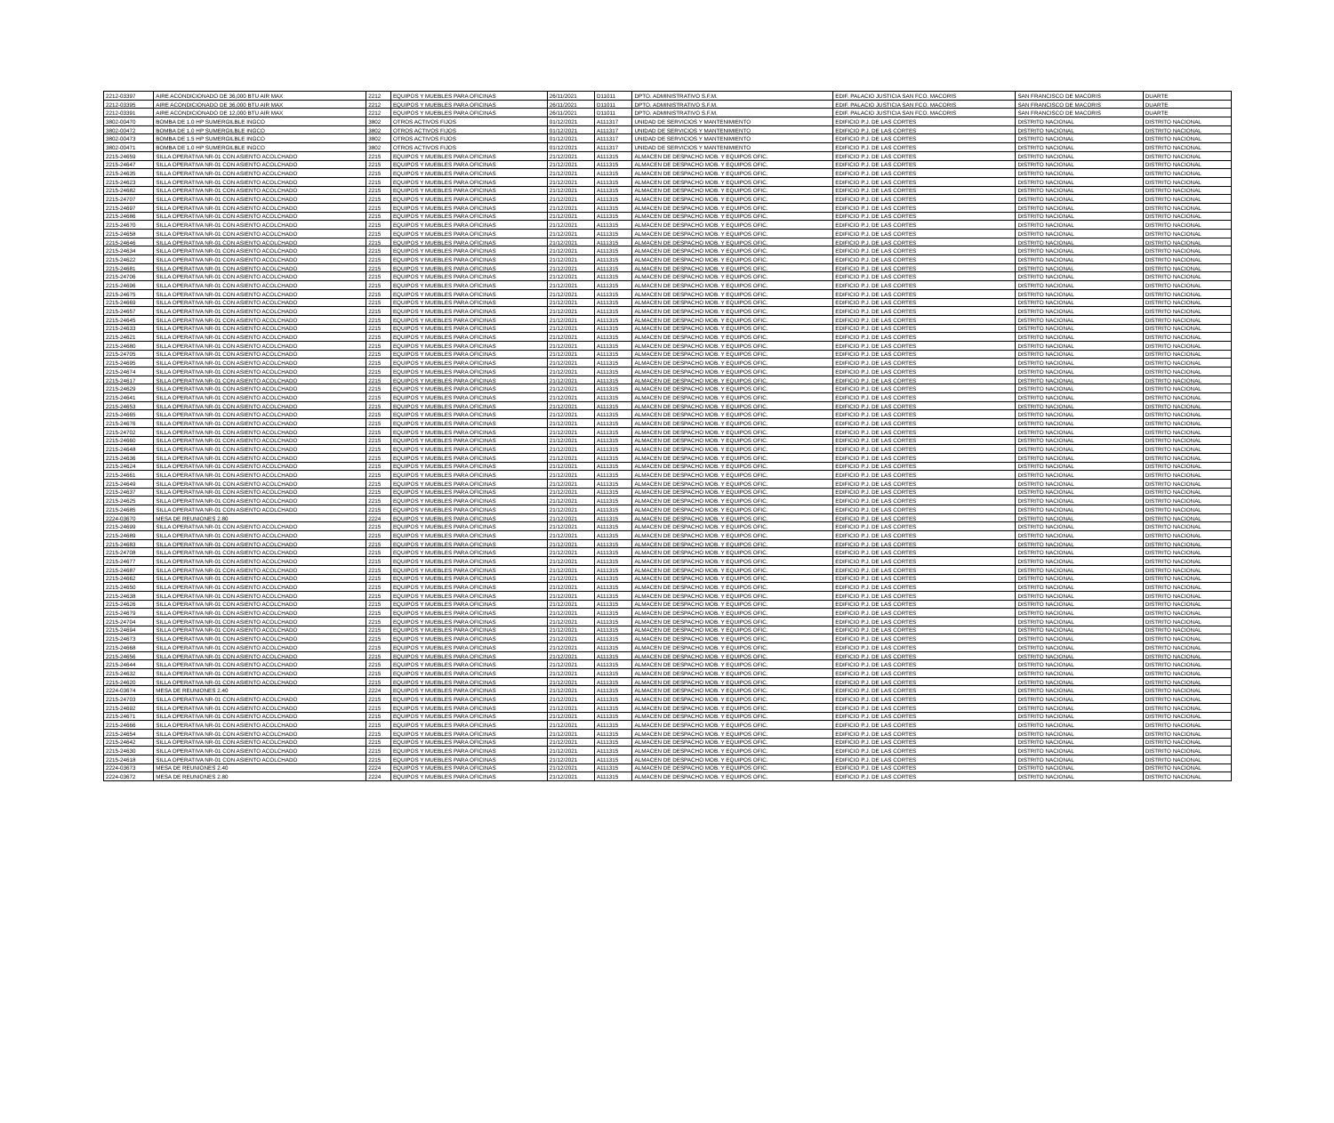| 2212-03397 | AIRE ACONDICIONADO DE 36,000 BTU AIR MAX | 2212 | EQUIPOS Y MUEBLES PARA OFICINAS | 26/11/2021 | D11011 | DPTO. ADMINISTRATIVO S.F.M. | EDIF. PALACIO JUSTICIA SAN FCO. MACORIS | SAN FRANCISCO DE MACORIS | DUARTE |
| 2212-03395 | AIRE ACONDICIONADO DE 36,000 BTU AIR MAX | 2212 | EQUIPOS Y MUEBLES PARA OFICINAS | 26/11/2021 | D11011 | DPTO. ADMINISTRATIVO S.F.M. | EDIF. PALACIO JUSTICIA SAN FCO. MACORIS | SAN FRANCISCO DE MACORIS | DUARTE |
| 2212-03391 | AIRE ACONDICIONADO DE 12,000 BTU AIR MAX | 2212 | EQUIPOS Y MUEBLES PARA OFICINAS | 26/11/2021 | D11011 | DPTO. ADMINISTRATIVO S.F.M. | EDIF. PALACIO JUSTICIA SAN FCO. MACORIS | SAN FRANCISCO DE MACORIS | DUARTE |
| 3802-00470 | BOMBA DE 1.0 HP SUMERGILBLE INGCO | 3802 | OTROS ACTIVOS FIJOS | 01/12/2021 | A111317 | UNIDAD DE SERVICIOS Y MANTENIMIENTO | EDIFICIO P.J. DE LAS CORTES | DISTRITO NACIONAL | DISTRITO NACIONAL |
| 3802-00472 | BOMBA DE 1.0 HP SUMERGILBLE INGCO | 3802 | OTROS ACTIVOS FIJOS | 01/12/2021 | A111317 | UNIDAD DE SERVICIOS Y MANTENIMIENTO | EDIFICIO P.J. DE LAS CORTES | DISTRITO NACIONAL | DISTRITO NACIONAL |
| 3802-00473 | BOMBA DE 1.5 HP SUMERGILBLE INGCO | 3802 | OTROS ACTIVOS FIJOS | 01/12/2021 | A111317 | UNIDAD DE SERVICIOS Y MANTENIMIENTO | EDIFICIO P.J. DE LAS CORTES | DISTRITO NACIONAL | DISTRITO NACIONAL |
| 3802-00471 | BOMBA DE 1.0 HP SUMERGILBLE INGCO | 3802 | OTROS ACTIVOS FIJOS | 01/12/2021 | A111317 | UNIDAD DE SERVICIOS Y MANTENIMIENTO | EDIFICIO P.J. DE LAS CORTES | DISTRITO NACIONAL | DISTRITO NACIONAL |
| 2215-24659 | SILLA OPERATIVA NR-01 CON ASIENTO ACOLCHADO | 2215 | EQUIPOS Y MUEBLES PARA OFICINAS | 21/12/2021 | A111315 | ALMACEN DE DESPACHO MOB. Y EQUIPOS OFIC. | EDIFICIO P.J. DE LAS CORTES | DISTRITO NACIONAL | DISTRITO NACIONAL |
| 2215-24647 | SILLA OPERATIVA NR-01 CON ASIENTO ACOLCHADO | 2215 | EQUIPOS Y MUEBLES PARA OFICINAS | 21/12/2021 | A111315 | ALMACEN DE DESPACHO MOB. Y EQUIPOS OFIC. | EDIFICIO P.J. DE LAS CORTES | DISTRITO NACIONAL | DISTRITO NACIONAL |
| 2215-24635 | SILLA OPERATIVA NR-01 CON ASIENTO ACOLCHADO | 2215 | EQUIPOS Y MUEBLES PARA OFICINAS | 21/12/2021 | A111315 | ALMACEN DE DESPACHO MOB. Y EQUIPOS OFIC. | EDIFICIO P.J. DE LAS CORTES | DISTRITO NACIONAL | DISTRITO NACIONAL |
| 2215-24623 | SILLA OPERATIVA NR-01 CON ASIENTO ACOLCHADO | 2215 | EQUIPOS Y MUEBLES PARA OFICINAS | 21/12/2021 | A111315 | ALMACEN DE DESPACHO MOB. Y EQUIPOS OFIC. | EDIFICIO P.J. DE LAS CORTES | DISTRITO NACIONAL | DISTRITO NACIONAL |
| 2215-24682 | SILLA OPERATIVA NR-01 CON ASIENTO ACOLCHADO | 2215 | EQUIPOS Y MUEBLES PARA OFICINAS | 21/12/2021 | A111315 | ALMACEN DE DESPACHO MOB. Y EQUIPOS OFIC. | EDIFICIO P.J. DE LAS CORTES | DISTRITO NACIONAL | DISTRITO NACIONAL |
| 2215-24707 | SILLA OPERATIVA NR-01 CON ASIENTO ACOLCHADO | 2215 | EQUIPOS Y MUEBLES PARA OFICINAS | 21/12/2021 | A111315 | ALMACEN DE DESPACHO MOB. Y EQUIPOS OFIC. | EDIFICIO P.J. DE LAS CORTES | DISTRITO NACIONAL | DISTRITO NACIONAL |
| 2215-24697 | SILLA OPERATIVA NR-01 CON ASIENTO ACOLCHADO | 2215 | EQUIPOS Y MUEBLES PARA OFICINAS | 21/12/2021 | A111315 | ALMACEN DE DESPACHO MOB. Y EQUIPOS OFIC. | EDIFICIO P.J. DE LAS CORTES | DISTRITO NACIONAL | DISTRITO NACIONAL |
| 2215-24686 | SILLA OPERATIVA NR-01 CON ASIENTO ACOLCHADO | 2215 | EQUIPOS Y MUEBLES PARA OFICINAS | 21/12/2021 | A111315 | ALMACEN DE DESPACHO MOB. Y EQUIPOS OFIC. | EDIFICIO P.J. DE LAS CORTES | DISTRITO NACIONAL | DISTRITO NACIONAL |
| 2215-24670 | SILLA OPERATIVA NR-01 CON ASIENTO ACOLCHADO | 2215 | EQUIPOS Y MUEBLES PARA OFICINAS | 21/12/2021 | A111315 | ALMACEN DE DESPACHO MOB. Y EQUIPOS OFIC. | EDIFICIO P.J. DE LAS CORTES | DISTRITO NACIONAL | DISTRITO NACIONAL |
| 2215-24658 | SILLA OPERATIVA NR-01 CON ASIENTO ACOLCHADO | 2215 | EQUIPOS Y MUEBLES PARA OFICINAS | 21/12/2021 | A111315 | ALMACEN DE DESPACHO MOB. Y EQUIPOS OFIC. | EDIFICIO P.J. DE LAS CORTES | DISTRITO NACIONAL | DISTRITO NACIONAL |
| 2215-24646 | SILLA OPERATIVA NR-01 CON ASIENTO ACOLCHADO | 2215 | EQUIPOS Y MUEBLES PARA OFICINAS | 21/12/2021 | A111315 | ALMACEN DE DESPACHO MOB. Y EQUIPOS OFIC. | EDIFICIO P.J. DE LAS CORTES | DISTRITO NACIONAL | DISTRITO NACIONAL |
| 2215-24634 | SILLA OPERATIVA NR-01 CON ASIENTO ACOLCHADO | 2215 | EQUIPOS Y MUEBLES PARA OFICINAS | 21/12/2021 | A111315 | ALMACEN DE DESPACHO MOB. Y EQUIPOS OFIC. | EDIFICIO P.J. DE LAS CORTES | DISTRITO NACIONAL | DISTRITO NACIONAL |
| 2215-24622 | SILLA OPERATIVA NR-01 CON ASIENTO ACOLCHADO | 2215 | EQUIPOS Y MUEBLES PARA OFICINAS | 21/12/2021 | A111315 | ALMACEN DE DESPACHO MOB. Y EQUIPOS OFIC. | EDIFICIO P.J. DE LAS CORTES | DISTRITO NACIONAL | DISTRITO NACIONAL |
| 2215-24681 | SILLA OPERATIVA NR-01 CON ASIENTO ACOLCHADO | 2215 | EQUIPOS Y MUEBLES PARA OFICINAS | 21/12/2021 | A111315 | ALMACEN DE DESPACHO MOB. Y EQUIPOS OFIC. | EDIFICIO P.J. DE LAS CORTES | DISTRITO NACIONAL | DISTRITO NACIONAL |
| 2215-24706 | SILLA OPERATIVA NR-01 CON ASIENTO ACOLCHADO | 2215 | EQUIPOS Y MUEBLES PARA OFICINAS | 21/12/2021 | A111315 | ALMACEN DE DESPACHO MOB. Y EQUIPOS OFIC. | EDIFICIO P.J. DE LAS CORTES | DISTRITO NACIONAL | DISTRITO NACIONAL |
| 2215-24696 | SILLA OPERATIVA NR-01 CON ASIENTO ACOLCHADO | 2215 | EQUIPOS Y MUEBLES PARA OFICINAS | 21/12/2021 | A111315 | ALMACEN DE DESPACHO MOB. Y EQUIPOS OFIC. | EDIFICIO P.J. DE LAS CORTES | DISTRITO NACIONAL | DISTRITO NACIONAL |
| 2215-24675 | SILLA OPERATIVA NR-01 CON ASIENTO ACOLCHADO | 2215 | EQUIPOS Y MUEBLES PARA OFICINAS | 21/12/2021 | A111315 | ALMACEN DE DESPACHO MOB. Y EQUIPOS OFIC. | EDIFICIO P.J. DE LAS CORTES | DISTRITO NACIONAL | DISTRITO NACIONAL |
| 2215-24669 | SILLA OPERATIVA NR-01 CON ASIENTO ACOLCHADO | 2215 | EQUIPOS Y MUEBLES PARA OFICINAS | 21/12/2021 | A111315 | ALMACEN DE DESPACHO MOB. Y EQUIPOS OFIC. | EDIFICIO P.J. DE LAS CORTES | DISTRITO NACIONAL | DISTRITO NACIONAL |
| 2215-24657 | SILLA OPERATIVA NR-01 CON ASIENTO ACOLCHADO | 2215 | EQUIPOS Y MUEBLES PARA OFICINAS | 21/12/2021 | A111315 | ALMACEN DE DESPACHO MOB. Y EQUIPOS OFIC. | EDIFICIO P.J. DE LAS CORTES | DISTRITO NACIONAL | DISTRITO NACIONAL |
| 2215-24645 | SILLA OPERATIVA NR-01 CON ASIENTO ACOLCHADO | 2215 | EQUIPOS Y MUEBLES PARA OFICINAS | 21/12/2021 | A111315 | ALMACEN DE DESPACHO MOB. Y EQUIPOS OFIC. | EDIFICIO P.J. DE LAS CORTES | DISTRITO NACIONAL | DISTRITO NACIONAL |
| 2215-24633 | SILLA OPERATIVA NR-01 CON ASIENTO ACOLCHADO | 2215 | EQUIPOS Y MUEBLES PARA OFICINAS | 21/12/2021 | A111315 | ALMACEN DE DESPACHO MOB. Y EQUIPOS OFIC. | EDIFICIO P.J. DE LAS CORTES | DISTRITO NACIONAL | DISTRITO NACIONAL |
| 2215-24621 | SILLA OPERATIVA NR-01 CON ASIENTO ACOLCHADO | 2215 | EQUIPOS Y MUEBLES PARA OFICINAS | 21/12/2021 | A111315 | ALMACEN DE DESPACHO MOB. Y EQUIPOS OFIC. | EDIFICIO P.J. DE LAS CORTES | DISTRITO NACIONAL | DISTRITO NACIONAL |
| 2215-24680 | SILLA OPERATIVA NR-01 CON ASIENTO ACOLCHADO | 2215 | EQUIPOS Y MUEBLES PARA OFICINAS | 21/12/2021 | A111315 | ALMACEN DE DESPACHO MOB. Y EQUIPOS OFIC. | EDIFICIO P.J. DE LAS CORTES | DISTRITO NACIONAL | DISTRITO NACIONAL |
| 2215-24705 | SILLA OPERATIVA NR-01 CON ASIENTO ACOLCHADO | 2215 | EQUIPOS Y MUEBLES PARA OFICINAS | 21/12/2021 | A111315 | ALMACEN DE DESPACHO MOB. Y EQUIPOS OFIC. | EDIFICIO P.J. DE LAS CORTES | DISTRITO NACIONAL | DISTRITO NACIONAL |
| 2215-24695 | SILLA OPERATIVA NR-01 CON ASIENTO ACOLCHADO | 2215 | EQUIPOS Y MUEBLES PARA OFICINAS | 21/12/2021 | A111315 | ALMACEN DE DESPACHO MOB. Y EQUIPOS OFIC. | EDIFICIO P.J. DE LAS CORTES | DISTRITO NACIONAL | DISTRITO NACIONAL |
| 2215-24674 | SILLA OPERATIVA NR-01 CON ASIENTO ACOLCHADO | 2215 | EQUIPOS Y MUEBLES PARA OFICINAS | 21/12/2021 | A111315 | ALMACEN DE DESPACHO MOB. Y EQUIPOS OFIC. | EDIFICIO P.J. DE LAS CORTES | DISTRITO NACIONAL | DISTRITO NACIONAL |
| 2215-24617 | SILLA OPERATIVA NR-01 CON ASIENTO ACOLCHADO | 2215 | EQUIPOS Y MUEBLES PARA OFICINAS | 21/12/2021 | A111315 | ALMACEN DE DESPACHO MOB. Y EQUIPOS OFIC. | EDIFICIO P.J. DE LAS CORTES | DISTRITO NACIONAL | DISTRITO NACIONAL |
| 2215-24629 | SILLA OPERATIVA NR-01 CON ASIENTO ACOLCHADO | 2215 | EQUIPOS Y MUEBLES PARA OFICINAS | 21/12/2021 | A111315 | ALMACEN DE DESPACHO MOB. Y EQUIPOS OFIC. | EDIFICIO P.J. DE LAS CORTES | DISTRITO NACIONAL | DISTRITO NACIONAL |
| 2215-24641 | SILLA OPERATIVA NR-01 CON ASIENTO ACOLCHADO | 2215 | EQUIPOS Y MUEBLES PARA OFICINAS | 21/12/2021 | A111315 | ALMACEN DE DESPACHO MOB. Y EQUIPOS OFIC. | EDIFICIO P.J. DE LAS CORTES | DISTRITO NACIONAL | DISTRITO NACIONAL |
| 2215-24653 | SILLA OPERATIVA NR-01 CON ASIENTO ACOLCHADO | 2215 | EQUIPOS Y MUEBLES PARA OFICINAS | 21/12/2021 | A111315 | ALMACEN DE DESPACHO MOB. Y EQUIPOS OFIC. | EDIFICIO P.J. DE LAS CORTES | DISTRITO NACIONAL | DISTRITO NACIONAL |
| 2215-24665 | SILLA OPERATIVA NR-01 CON ASIENTO ACOLCHADO | 2215 | EQUIPOS Y MUEBLES PARA OFICINAS | 21/12/2021 | A111315 | ALMACEN DE DESPACHO MOB. Y EQUIPOS OFIC. | EDIFICIO P.J. DE LAS CORTES | DISTRITO NACIONAL | DISTRITO NACIONAL |
| 2215-24676 | SILLA OPERATIVA NR-01 CON ASIENTO ACOLCHADO | 2215 | EQUIPOS Y MUEBLES PARA OFICINAS | 21/12/2021 | A111315 | ALMACEN DE DESPACHO MOB. Y EQUIPOS OFIC. | EDIFICIO P.J. DE LAS CORTES | DISTRITO NACIONAL | DISTRITO NACIONAL |
| 2215-24702 | SILLA OPERATIVA NR-01 CON ASIENTO ACOLCHADO | 2215 | EQUIPOS Y MUEBLES PARA OFICINAS | 21/12/2021 | A111315 | ALMACEN DE DESPACHO MOB. Y EQUIPOS OFIC. | EDIFICIO P.J. DE LAS CORTES | DISTRITO NACIONAL | DISTRITO NACIONAL |
| 2215-24660 | SILLA OPERATIVA NR-01 CON ASIENTO ACOLCHADO | 2215 | EQUIPOS Y MUEBLES PARA OFICINAS | 21/12/2021 | A111315 | ALMACEN DE DESPACHO MOB. Y EQUIPOS OFIC. | EDIFICIO P.J. DE LAS CORTES | DISTRITO NACIONAL | DISTRITO NACIONAL |
| 2215-24648 | SILLA OPERATIVA NR-01 CON ASIENTO ACOLCHADO | 2215 | EQUIPOS Y MUEBLES PARA OFICINAS | 21/12/2021 | A111315 | ALMACEN DE DESPACHO MOB. Y EQUIPOS OFIC. | EDIFICIO P.J. DE LAS CORTES | DISTRITO NACIONAL | DISTRITO NACIONAL |
| 2215-24636 | SILLA OPERATIVA NR-01 CON ASIENTO ACOLCHADO | 2215 | EQUIPOS Y MUEBLES PARA OFICINAS | 21/12/2021 | A111315 | ALMACEN DE DESPACHO MOB. Y EQUIPOS OFIC. | EDIFICIO P.J. DE LAS CORTES | DISTRITO NACIONAL | DISTRITO NACIONAL |
| 2215-24624 | SILLA OPERATIVA NR-01 CON ASIENTO ACOLCHADO | 2215 | EQUIPOS Y MUEBLES PARA OFICINAS | 21/12/2021 | A111315 | ALMACEN DE DESPACHO MOB. Y EQUIPOS OFIC. | EDIFICIO P.J. DE LAS CORTES | DISTRITO NACIONAL | DISTRITO NACIONAL |
| 2215-24661 | SILLA OPERATIVA NR-01 CON ASIENTO ACOLCHADO | 2215 | EQUIPOS Y MUEBLES PARA OFICINAS | 21/12/2021 | A111315 | ALMACEN DE DESPACHO MOB. Y EQUIPOS OFIC. | EDIFICIO P.J. DE LAS CORTES | DISTRITO NACIONAL | DISTRITO NACIONAL |
| 2215-24649 | SILLA OPERATIVA NR-01 CON ASIENTO ACOLCHADO | 2215 | EQUIPOS Y MUEBLES PARA OFICINAS | 21/12/2021 | A111315 | ALMACEN DE DESPACHO MOB. Y EQUIPOS OFIC. | EDIFICIO P.J. DE LAS CORTES | DISTRITO NACIONAL | DISTRITO NACIONAL |
| 2215-24637 | SILLA OPERATIVA NR-01 CON ASIENTO ACOLCHADO | 2215 | EQUIPOS Y MUEBLES PARA OFICINAS | 21/12/2021 | A111315 | ALMACEN DE DESPACHO MOB. Y EQUIPOS OFIC. | EDIFICIO P.J. DE LAS CORTES | DISTRITO NACIONAL | DISTRITO NACIONAL |
| 2215-24625 | SILLA OPERATIVA NR-01 CON ASIENTO ACOLCHADO | 2215 | EQUIPOS Y MUEBLES PARA OFICINAS | 21/12/2021 | A111315 | ALMACEN DE DESPACHO MOB. Y EQUIPOS OFIC. | EDIFICIO P.J. DE LAS CORTES | DISTRITO NACIONAL | DISTRITO NACIONAL |
| 2215-24685 | SILLA OPERATIVA NR-01 CON ASIENTO ACOLCHADO | 2215 | EQUIPOS Y MUEBLES PARA OFICINAS | 21/12/2021 | A111315 | ALMACEN DE DESPACHO MOB. Y EQUIPOS OFIC. | EDIFICIO P.J. DE LAS CORTES | DISTRITO NACIONAL | DISTRITO NACIONAL |
| 2224-03670 | MESA DE REUNIONES 2.80 | 2224 | EQUIPOS Y MUEBLES PARA OFICINAS | 21/12/2021 | A111315 | ALMACEN DE DESPACHO MOB. Y EQUIPOS OFIC. | EDIFICIO P.J. DE LAS CORTES | DISTRITO NACIONAL | DISTRITO NACIONAL |
| 2215-24699 | SILLA OPERATIVA NR-01 CON ASIENTO ACOLCHADO | 2215 | EQUIPOS Y MUEBLES PARA OFICINAS | 21/12/2021 | A111315 | ALMACEN DE DESPACHO MOB. Y EQUIPOS OFIC. | EDIFICIO P.J. DE LAS CORTES | DISTRITO NACIONAL | DISTRITO NACIONAL |
| 2215-24689 | SILLA OPERATIVA NR-01 CON ASIENTO ACOLCHADO | 2215 | EQUIPOS Y MUEBLES PARA OFICINAS | 21/12/2021 | A111315 | ALMACEN DE DESPACHO MOB. Y EQUIPOS OFIC. | EDIFICIO P.J. DE LAS CORTES | DISTRITO NACIONAL | DISTRITO NACIONAL |
| 2215-24683 | SILLA OPERATIVA NR-01 CON ASIENTO ACOLCHADO | 2215 | EQUIPOS Y MUEBLES PARA OFICINAS | 21/12/2021 | A111315 | ALMACEN DE DESPACHO MOB. Y EQUIPOS OFIC. | EDIFICIO P.J. DE LAS CORTES | DISTRITO NACIONAL | DISTRITO NACIONAL |
| 2215-24708 | SILLA OPERATIVA NR-01 CON ASIENTO ACOLCHADO | 2215 | EQUIPOS Y MUEBLES PARA OFICINAS | 21/12/2021 | A111315 | ALMACEN DE DESPACHO MOB. Y EQUIPOS OFIC. | EDIFICIO P.J. DE LAS CORTES | DISTRITO NACIONAL | DISTRITO NACIONAL |
| 2215-24677 | SILLA OPERATIVA NR-01 CON ASIENTO ACOLCHADO | 2215 | EQUIPOS Y MUEBLES PARA OFICINAS | 21/12/2021 | A111315 | ALMACEN DE DESPACHO MOB. Y EQUIPOS OFIC. | EDIFICIO P.J. DE LAS CORTES | DISTRITO NACIONAL | DISTRITO NACIONAL |
| 2215-24687 | SILLA OPERATIVA NR-01 CON ASIENTO ACOLCHADO | 2215 | EQUIPOS Y MUEBLES PARA OFICINAS | 21/12/2021 | A111315 | ALMACEN DE DESPACHO MOB. Y EQUIPOS OFIC. | EDIFICIO P.J. DE LAS CORTES | DISTRITO NACIONAL | DISTRITO NACIONAL |
| 2215-24662 | SILLA OPERATIVA NR-01 CON ASIENTO ACOLCHADO | 2215 | EQUIPOS Y MUEBLES PARA OFICINAS | 21/12/2021 | A111315 | ALMACEN DE DESPACHO MOB. Y EQUIPOS OFIC. | EDIFICIO P.J. DE LAS CORTES | DISTRITO NACIONAL | DISTRITO NACIONAL |
| 2215-24650 | SILLA OPERATIVA NR-01 CON ASIENTO ACOLCHADO | 2215 | EQUIPOS Y MUEBLES PARA OFICINAS | 21/12/2021 | A111315 | ALMACEN DE DESPACHO MOB. Y EQUIPOS OFIC. | EDIFICIO P.J. DE LAS CORTES | DISTRITO NACIONAL | DISTRITO NACIONAL |
| 2215-24638 | SILLA OPERATIVA NR-01 CON ASIENTO ACOLCHADO | 2215 | EQUIPOS Y MUEBLES PARA OFICINAS | 21/12/2021 | A111315 | ALMACEN DE DESPACHO MOB. Y EQUIPOS OFIC. | EDIFICIO P.J. DE LAS CORTES | DISTRITO NACIONAL | DISTRITO NACIONAL |
| 2215-24626 | SILLA OPERATIVA NR-01 CON ASIENTO ACOLCHADO | 2215 | EQUIPOS Y MUEBLES PARA OFICINAS | 21/12/2021 | A111315 | ALMACEN DE DESPACHO MOB. Y EQUIPOS OFIC. | EDIFICIO P.J. DE LAS CORTES | DISTRITO NACIONAL | DISTRITO NACIONAL |
| 2215-24679 | SILLA OPERATIVA NR-01 CON ASIENTO ACOLCHADO | 2215 | EQUIPOS Y MUEBLES PARA OFICINAS | 21/12/2021 | A111315 | ALMACEN DE DESPACHO MOB. Y EQUIPOS OFIC. | EDIFICIO P.J. DE LAS CORTES | DISTRITO NACIONAL | DISTRITO NACIONAL |
| 2215-24704 | SILLA OPERATIVA NR-01 CON ASIENTO ACOLCHADO | 2215 | EQUIPOS Y MUEBLES PARA OFICINAS | 21/12/2021 | A111315 | ALMACEN DE DESPACHO MOB. Y EQUIPOS OFIC. | EDIFICIO P.J. DE LAS CORTES | DISTRITO NACIONAL | DISTRITO NACIONAL |
| 2215-24694 | SILLA OPERATIVA NR-01 CON ASIENTO ACOLCHADO | 2215 | EQUIPOS Y MUEBLES PARA OFICINAS | 21/12/2021 | A111315 | ALMACEN DE DESPACHO MOB. Y EQUIPOS OFIC. | EDIFICIO P.J. DE LAS CORTES | DISTRITO NACIONAL | DISTRITO NACIONAL |
| 2215-24673 | SILLA OPERATIVA NR-01 CON ASIENTO ACOLCHADO | 2215 | EQUIPOS Y MUEBLES PARA OFICINAS | 21/12/2021 | A111315 | ALMACEN DE DESPACHO MOB. Y EQUIPOS OFIC. | EDIFICIO P.J. DE LAS CORTES | DISTRITO NACIONAL | DISTRITO NACIONAL |
| 2215-24668 | SILLA OPERATIVA NR-01 CON ASIENTO ACOLCHADO | 2215 | EQUIPOS Y MUEBLES PARA OFICINAS | 21/12/2021 | A111315 | ALMACEN DE DESPACHO MOB. Y EQUIPOS OFIC. | EDIFICIO P.J. DE LAS CORTES | DISTRITO NACIONAL | DISTRITO NACIONAL |
| 2215-24656 | SILLA OPERATIVA NR-01 CON ASIENTO ACOLCHADO | 2215 | EQUIPOS Y MUEBLES PARA OFICINAS | 21/12/2021 | A111315 | ALMACEN DE DESPACHO MOB. Y EQUIPOS OFIC. | EDIFICIO P.J. DE LAS CORTES | DISTRITO NACIONAL | DISTRITO NACIONAL |
| 2215-24644 | SILLA OPERATIVA NR-01 CON ASIENTO ACOLCHADO | 2215 | EQUIPOS Y MUEBLES PARA OFICINAS | 21/12/2021 | A111315 | ALMACEN DE DESPACHO MOB. Y EQUIPOS OFIC. | EDIFICIO P.J. DE LAS CORTES | DISTRITO NACIONAL | DISTRITO NACIONAL |
| 2215-24632 | SILLA OPERATIVA NR-01 CON ASIENTO ACOLCHADO | 2215 | EQUIPOS Y MUEBLES PARA OFICINAS | 21/12/2021 | A111315 | ALMACEN DE DESPACHO MOB. Y EQUIPOS OFIC. | EDIFICIO P.J. DE LAS CORTES | DISTRITO NACIONAL | DISTRITO NACIONAL |
| 2215-24620 | SILLA OPERATIVA NR-01 CON ASIENTO ACOLCHADO | 2215 | EQUIPOS Y MUEBLES PARA OFICINAS | 21/12/2021 | A111315 | ALMACEN DE DESPACHO MOB. Y EQUIPOS OFIC. | EDIFICIO P.J. DE LAS CORTES | DISTRITO NACIONAL | DISTRITO NACIONAL |
| 2224-03674 | MESA DE REUNIONES 2.40 | 2224 | EQUIPOS Y MUEBLES PARA OFICINAS | 21/12/2021 | A111315 | ALMACEN DE DESPACHO MOB. Y EQUIPOS OFIC. | EDIFICIO P.J. DE LAS CORTES | DISTRITO NACIONAL | DISTRITO NACIONAL |
| 2215-24703 | SILLA OPERATIVA NR-01 CON ASIENTO ACOLCHADO | 2215 | EQUIPOS Y MUEBLES PARA OFICINAS | 21/12/2021 | A111315 | ALMACEN DE DESPACHO MOB. Y EQUIPOS OFIC. | EDIFICIO P.J. DE LAS CORTES | DISTRITO NACIONAL | DISTRITO NACIONAL |
| 2215-24692 | SILLA OPERATIVA NR-01 CON ASIENTO ACOLCHADO | 2215 | EQUIPOS Y MUEBLES PARA OFICINAS | 21/12/2021 | A111315 | ALMACEN DE DESPACHO MOB. Y EQUIPOS OFIC. | EDIFICIO P.J. DE LAS CORTES | DISTRITO NACIONAL | DISTRITO NACIONAL |
| 2215-24671 | SILLA OPERATIVA NR-01 CON ASIENTO ACOLCHADO | 2215 | EQUIPOS Y MUEBLES PARA OFICINAS | 21/12/2021 | A111315 | ALMACEN DE DESPACHO MOB. Y EQUIPOS OFIC. | EDIFICIO P.J. DE LAS CORTES | DISTRITO NACIONAL | DISTRITO NACIONAL |
| 2215-24666 | SILLA OPERATIVA NR-01 CON ASIENTO ACOLCHADO | 2215 | EQUIPOS Y MUEBLES PARA OFICINAS | 21/12/2021 | A111315 | ALMACEN DE DESPACHO MOB. Y EQUIPOS OFIC. | EDIFICIO P.J. DE LAS CORTES | DISTRITO NACIONAL | DISTRITO NACIONAL |
| 2215-24654 | SILLA OPERATIVA NR-01 CON ASIENTO ACOLCHADO | 2215 | EQUIPOS Y MUEBLES PARA OFICINAS | 21/12/2021 | A111315 | ALMACEN DE DESPACHO MOB. Y EQUIPOS OFIC. | EDIFICIO P.J. DE LAS CORTES | DISTRITO NACIONAL | DISTRITO NACIONAL |
| 2215-24642 | SILLA OPERATIVA NR-01 CON ASIENTO ACOLCHADO | 2215 | EQUIPOS Y MUEBLES PARA OFICINAS | 21/12/2021 | A111315 | ALMACEN DE DESPACHO MOB. Y EQUIPOS OFIC. | EDIFICIO P.J. DE LAS CORTES | DISTRITO NACIONAL | DISTRITO NACIONAL |
| 2215-24630 | SILLA OPERATIVA NR-01 CON ASIENTO ACOLCHADO | 2215 | EQUIPOS Y MUEBLES PARA OFICINAS | 21/12/2021 | A111315 | ALMACEN DE DESPACHO MOB. Y EQUIPOS OFIC. | EDIFICIO P.J. DE LAS CORTES | DISTRITO NACIONAL | DISTRITO NACIONAL |
| 2215-24618 | SILLA OPERATIVA NR-01 CON ASIENTO ACOLCHADO | 2215 | EQUIPOS Y MUEBLES PARA OFICINAS | 21/12/2021 | A111315 | ALMACEN DE DESPACHO MOB. Y EQUIPOS OFIC. | EDIFICIO P.J. DE LAS CORTES | DISTRITO NACIONAL | DISTRITO NACIONAL |
| 2224-03673 | MESA DE REUNIONES 2.40 | 2224 | EQUIPOS Y MUEBLES PARA OFICINAS | 21/12/2021 | A111315 | ALMACEN DE DESPACHO MOB. Y EQUIPOS OFIC. | EDIFICIO P.J. DE LAS CORTES | DISTRITO NACIONAL | DISTRITO NACIONAL |
| 2224-03672 | MESA DE REUNIONES 2.80 | 2224 | EQUIPOS Y MUEBLES PARA OFICINAS | 21/12/2021 | A111315 | ALMACEN DE DESPACHO MOB. Y EQUIPOS OFIC. | EDIFICIO P.J. DE LAS CORTES | DISTRITO NACIONAL | DISTRITO NACIONAL |